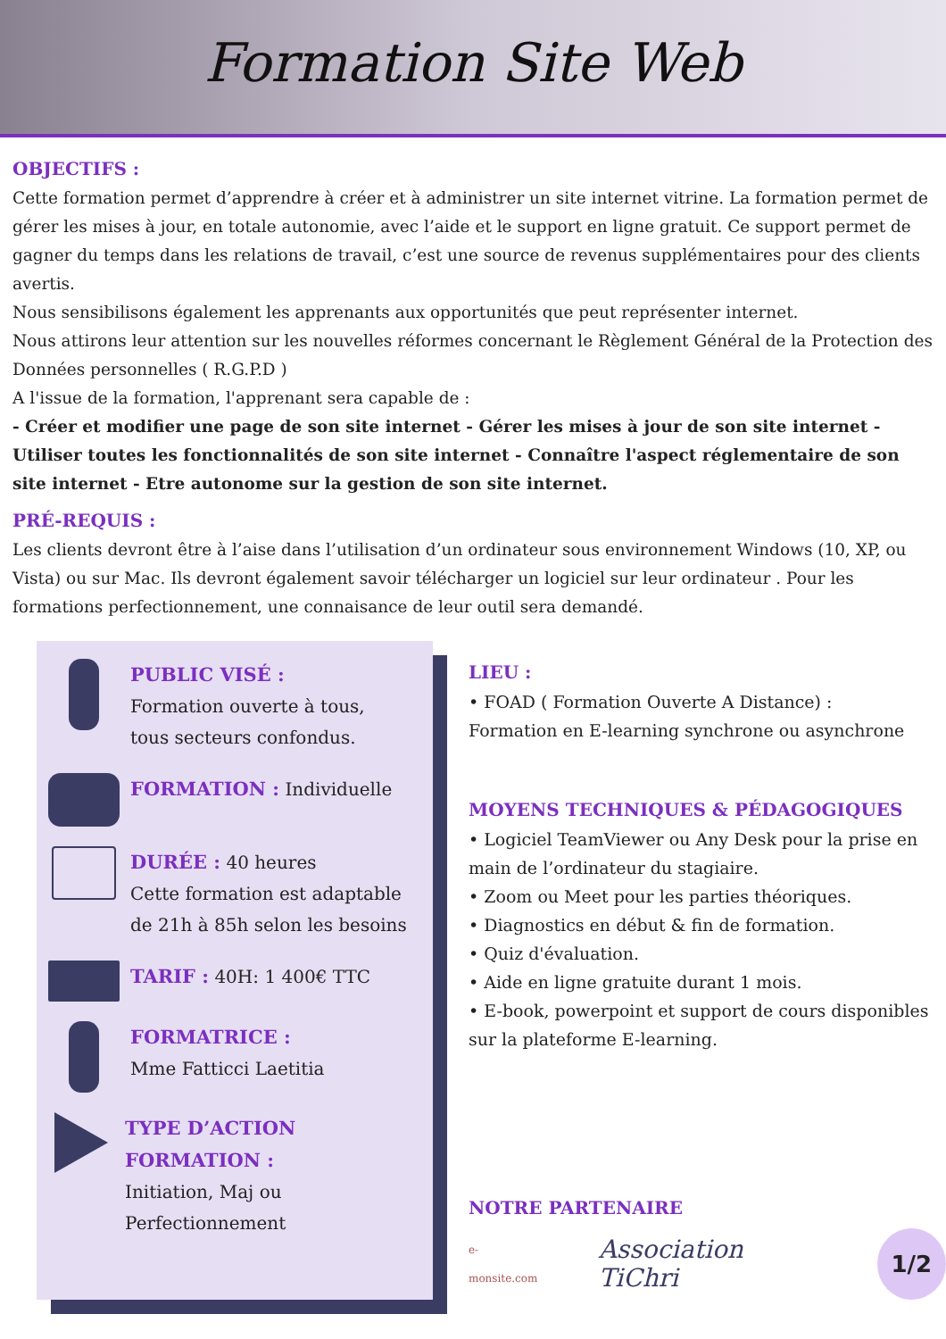Formation Site Web
OBJECTIFS :
Cette formation permet d’apprendre à créer et à administrer un site internet vitrine. La formation permet de gérer les mises à jour, en totale autonomie, avec l’aide et le support en ligne gratuit. Ce support permet de gagner du temps dans les relations de travail, c’est une source de revenus supplémentaires pour des clients avertis.
Nous sensibilisons également les apprenants aux opportunités que peut représenter internet.
Nous attirons leur attention sur les nouvelles réformes concernant le Règlement Général de la Protection des Données personnelles ( R.G.P.D )
A l'issue de la formation, l'apprenant sera capable de :
- Créer et modifier une page de son site internet - Gérer les mises à jour de son site internet -Utiliser toutes les fonctionnalités de son site internet - Connaître l'aspect réglementaire de son site internet - Etre autonome sur la gestion de son site internet.
PRÉ-REQUIS :
Les clients devront être à l’aise dans l’utilisation d’un ordinateur sous environnement Windows (10, XP, ou Vista) ou sur Mac. Ils devront également savoir télécharger un logiciel sur leur ordinateur . Pour les formations perfectionnement, une connaisance de leur outil sera demandé.
PUBLIC VISÉ :
Formation ouverte à tous,
tous secteurs confondus.
FORMATION :
Individuelle
DURÉE :
40 heures
Cette formation est adaptable
de 21h à 85h selon les besoins
TARIF :
40H: 1 400€ TTC
FORMATRICE :
Mme Fatticci Laetitia
TYPE D’ACTION FORMATION :
Initiation, Maj ou
Perfectionnement
LIEU :
• FOAD ( Formation Ouverte A Distance) :
Formation en E-learning synchrone ou asynchrone
MOYENS TECHNIQUES & PÉDAGOGIQUES
• Logiciel TeamViewer ou Any Desk pour la prise en main de l’ordinateur du stagiaire.
• Zoom ou Meet pour les parties théoriques.
• Diagnostics en début & fin de formation.
• Quiz d'évaluation.
• Aide en ligne gratuite durant 1 mois.
• E-book, powerpoint et support de cours disponibles sur la plateforme E-learning.
NOTRE PARTENAIRE
e-monsite.com Association TiChri
1/2